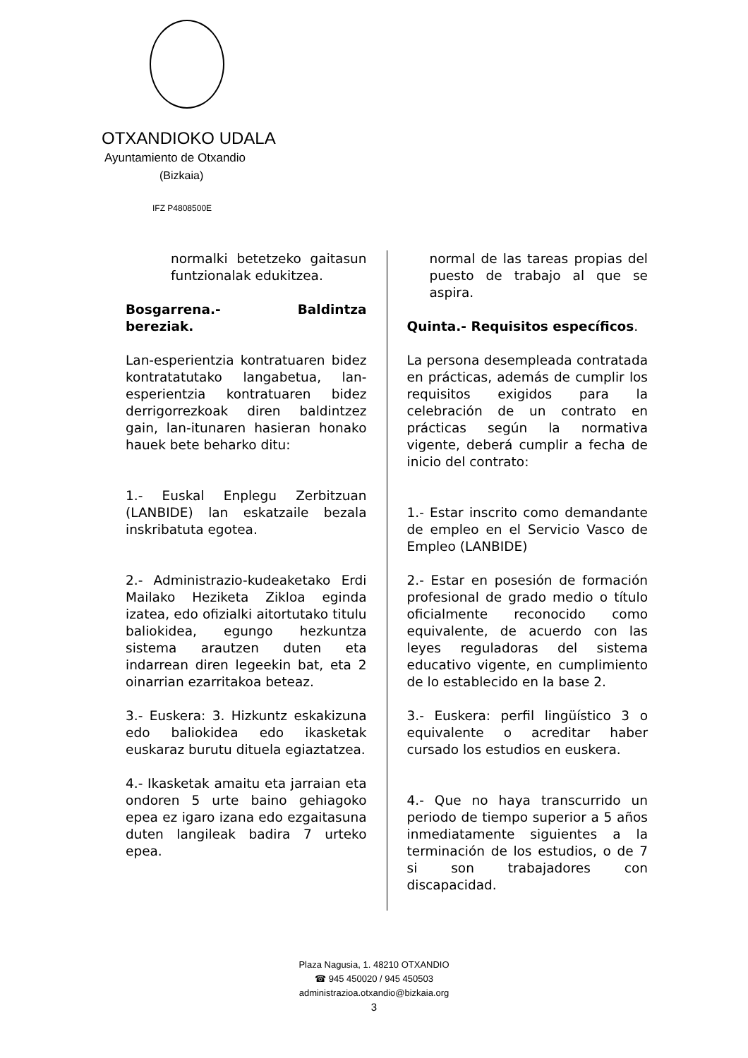OTXANDIOKO UDALA
Ayuntamiento de Otxandio
(Bizkaia)
IFZ P4808500E
normalki betetzeko gaitasun funtzionalak edukitzea.
Bosgarrena.- Baldintza bereziak.
Lan-esperientzia kontratuaren bidez kontratatutako langabetua, lan-esperientzia kontratuaren bidez derrigorrezkoak diren baldintzez gain, lan-itunaren hasieran honako hauek bete beharko ditu:
1.- Euskal Enplegu Zerbitzuan (LANBIDE) lan eskatzaile bezala inskribatuta egotea.
2.- Administrazio-kudeaketako Erdi Mailako Heziketa Zikloa eginda izatea, edo ofizialki aitortutako titulu baliokidea, egungo hezkuntza sistema arautzen duten eta indarrean diren legeekin bat, eta 2 oinarrian ezarritakoa beteaz.
3.- Euskera: 3. Hizkuntz eskakizuna edo baliokidea edo ikasketak euskaraz burutu dituela egiaztatzea.
4.- Ikasketak amaitu eta jarraian eta ondoren 5 urte baino gehiagoko epea ez igaro izana edo ezgaitasuna duten langileak badira 7 urteko epea.
normal de las tareas propias del puesto de trabajo al que se aspira.
Quinta.- Requisitos específicos.
La persona desempleada contratada en prácticas, además de cumplir los requisitos exigidos para la celebración de un contrato en prácticas según la normativa vigente, deberá cumplir a fecha de inicio del contrato:
1.- Estar inscrito como demandante de empleo en el Servicio Vasco de Empleo (LANBIDE)
2.- Estar en posesión de formación profesional de grado medio o título oficialmente reconocido como equivalente, de acuerdo con las leyes reguladoras del sistema educativo vigente, en cumplimiento de lo establecido en la base 2.
3.- Euskera: perfil lingüístico 3 o equivalente o acreditar haber cursado los estudios en euskera.
4.- Que no haya transcurrido un periodo de tiempo superior a 5 años inmediatamente siguientes a la terminación de los estudios, o de 7 si son trabajadores con discapacidad.
Plaza Nagusia, 1. 48210 OTXANDIO
☎ 945 450020 / 945 450503
administrazioa.otxandio@bizkaia.org
3